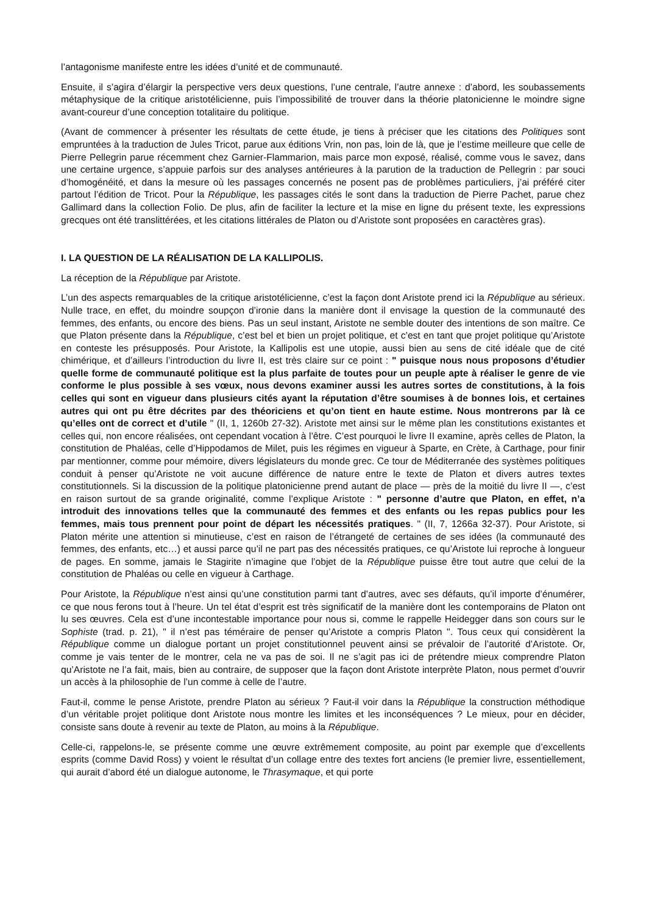l’antagonisme manifeste entre les idées d’unité et de communauté.
Ensuite, il s’agira d’élargir la perspective vers deux questions, l’une centrale, l’autre annexe : d’abord, les soubassements métaphysique de la critique aristotélicienne, puis l’impossibilité de trouver dans la théorie platonicienne le moindre signe avant-coureur d’une conception totalitaire du politique.
(Avant de commencer à présenter les résultats de cette étude, je tiens à préciser que les citations des Politiques sont empruntées à la traduction de Jules Tricot, parue aux éditions Vrin, non pas, loin de là, que je l’estime meilleure que celle de Pierre Pellegrin parue récemment chez Garnier-Flammarion, mais parce mon exposé, réalisé, comme vous le savez, dans une certaine urgence, s’appuie parfois sur des analyses antérieures à la parution de la traduction de Pellegrin : par souci d’homogénéité, et dans la mesure où les passages concernés ne posent pas de problèmes particuliers, j’ai préféré citer partout l’édition de Tricot. Pour la République, les passages cités le sont dans la traduction de Pierre Pachet, parue chez Gallimard dans la collection Folio. De plus, afin de faciliter la lecture et la mise en ligne du présent texte, les expressions grecques ont été translittérées, et les citations littérales de Platon ou d’Aristote sont proposées en caractères gras).
I. LA QUESTION DE LA RÉALISATION DE LA KALLIPOLIS.
La réception de la République par Aristote.
L’un des aspects remarquables de la critique aristotélicienne, c’est la façon dont Aristote prend ici la République au sérieux. Nulle trace, en effet, du moindre soupçon d’ironie dans la manière dont il envisage la question de la communauté des femmes, des enfants, ou encore des biens. Pas un seul instant, Aristote ne semble douter des intentions de son maître. Ce que Platon présente dans la République, c’est bel et bien un projet politique, et c’est en tant que projet politique qu’Aristote en conteste les présupposés. Pour Aristote, la Kallipolis est une utopie, aussi bien au sens de cité idéale que de cité chimérique, et d’ailleurs l’introduction du livre II, est très claire sur ce point : " puisque nous nous proposons d’étudier quelle forme de communauté politique est la plus parfaite de toutes pour un peuple apte à réaliser le genre de vie conforme le plus possible à ses vœux, nous devons examiner aussi les autres sortes de constitutions, à la fois celles qui sont en vigueur dans plusieurs cités ayant la réputation d’être soumises à de bonnes lois, et certaines autres qui ont pu être décrites par des théoriciens et qu’on tient en haute estime. Nous montrerons par là ce qu’elles ont de correct et d’utile " (II, 1, 1260b 27-32). Aristote met ainsi sur le même plan les constitutions existantes et celles qui, non encore réalisées, ont cependant vocation à l’être. C’est pourquoi le livre II examine, après celles de Platon, la constitution de Phaléas, celle d’Hippodamos de Milet, puis les régimes en vigueur à Sparte, en Crète, à Carthage, pour finir par mentionner, comme pour mémoire, divers législateurs du monde grec. Ce tour de Méditerranée des systèmes politiques conduit à penser qu’Aristote ne voit aucune différence de nature entre le texte de Platon et divers autres textes constitutionnels. Si la discussion de la politique platonicienne prend autant de place — près de la moitié du livre II —, c’est en raison surtout de sa grande originalité, comme l’explique Aristote : " personne d’autre que Platon, en effet, n’a introduit des innovations telles que la communauté des femmes et des enfants ou les repas publics pour les femmes, mais tous prennent pour point de départ les nécessités pratiques. " (II, 7, 1266a 32-37). Pour Aristote, si Platon mérite une attention si minutieuse, c’est en raison de l’étrangeté de certaines de ses idées (la communauté des femmes, des enfants, etc…) et aussi parce qu’il ne part pas des nécessités pratiques, ce qu’Aristote lui reproche à longueur de pages. En somme, jamais le Stagirite n’imagine que l’objet de la République puisse être tout autre que celui de la constitution de Phaléas ou celle en vigueur à Carthage.
Pour Aristote, la République n’est ainsi qu’une constitution parmi tant d’autres, avec ses défauts, qu’il importe d’énumérer, ce que nous ferons tout à l’heure. Un tel état d’esprit est très significatif de la manière dont les contemporains de Platon ont lu ses œuvres. Cela est d’une incontestable importance pour nous si, comme le rappelle Heidegger dans son cours sur le Sophiste (trad. p. 21), " il n’est pas téméraire de penser qu’Aristote a compris Platon ". Tous ceux qui considèrent la République comme un dialogue portant un projet constitutionnel peuvent ainsi se prévaloir de l’autorité d’Aristote. Or, comme je vais tenter de le montrer, cela ne va pas de soi. Il ne s’agit pas ici de prétendre mieux comprendre Platon qu’Aristote ne l’a fait, mais, bien au contraire, de supposer que la façon dont Aristote interprète Platon, nous permet d’ouvrir un accès à la philosophie de l’un comme à celle de l’autre.
Faut-il, comme le pense Aristote, prendre Platon au sérieux ? Faut-il voir dans la République la construction méthodique d’un véritable projet politique dont Aristote nous montre les limites et les inconséquences ? Le mieux, pour en décider, consiste sans doute à revenir au texte de Platon, au moins à la République.
Celle-ci, rappelons-le, se présente comme une œuvre extrêmement composite, au point par exemple que d’excellents esprits (comme David Ross) y voient le résultat d’un collage entre des textes fort anciens (le premier livre, essentiellement, qui aurait d’abord été un dialogue autonome, le Thrasymaque, et qui porte